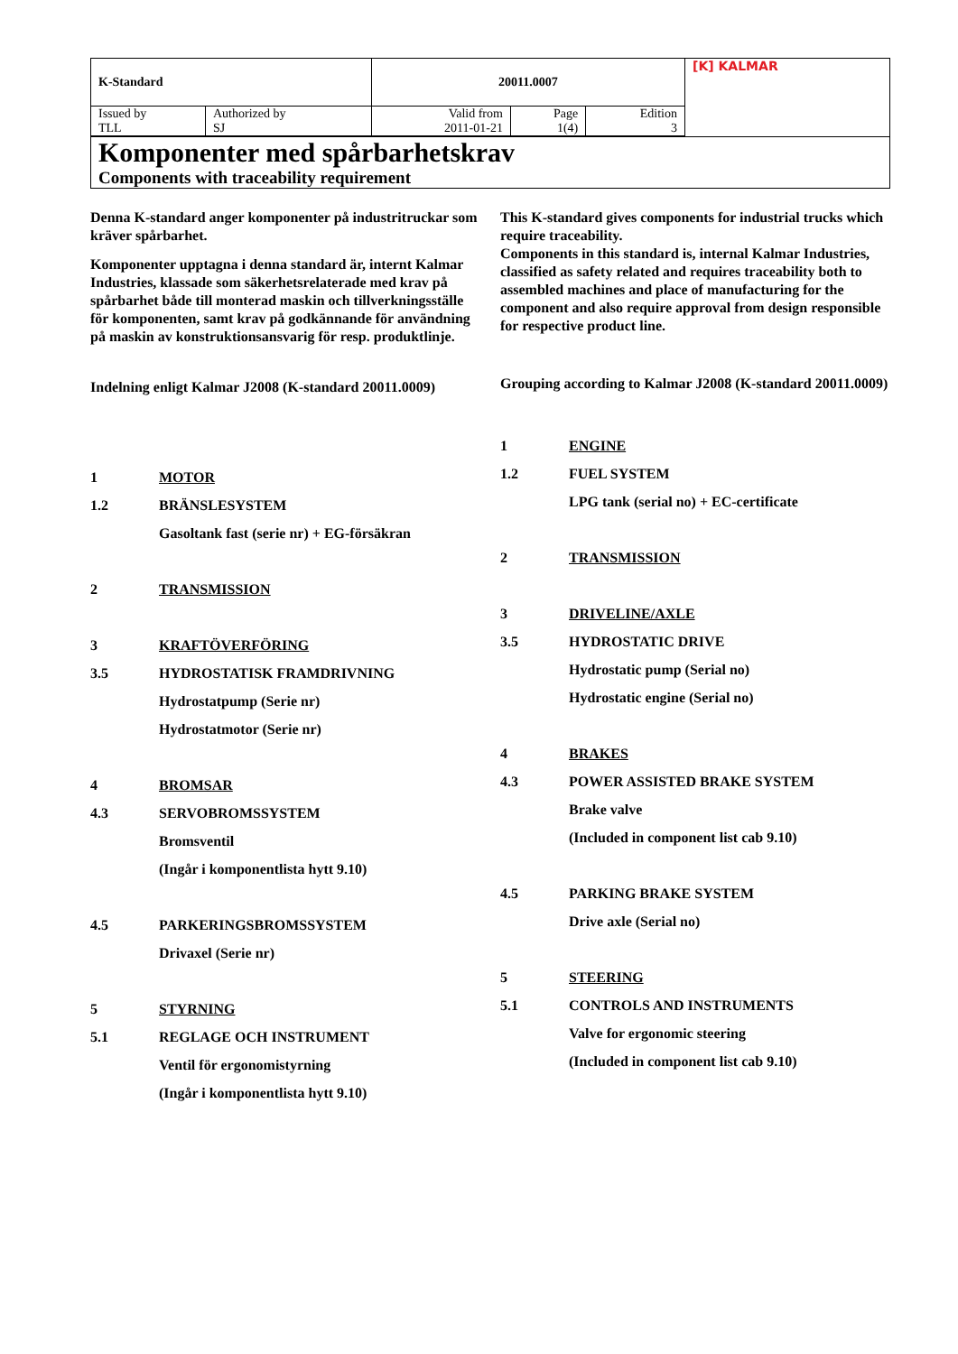| K-Standard | | 20011.0007 | | | [K] KALMAR |
| Issued by TLL | Authorized by SJ | Valid from 2011-01-21 | Page 1(4) | Edition 3 | |
| Komponenter med spårbarhetskrav Components with traceability requirement | | | | | |
Denna K-standard anger komponenter på industritruckar som kräver spårbarhet.
Komponenter upptagna i denna standard är, internt Kalmar Industries, klassade som säkerhetsrelaterade med krav på spårbarhet både till monterad maskin och tillverkningsställe för komponenten, samt krav på godkännande för användning på maskin av konstruktionsansvarig för resp. produktlinje.
Indelning enligt Kalmar J2008 (K-standard 20011.0009)
1 MOTOR
1.2 BRÄNSLESYSTEM
Gasoltank fast (serie nr) + EG-försäkran
2 TRANSMISSION
3 KRAFTÖVERFÖRING
3.5 HYDROSTATISK FRAMDRIVNING
Hydrostatpump (Serie nr)
Hydrostatmotor (Serie nr)
4 BROMSAR
4.3 SERVOBROMSSYSTEM
Bromsventil
(Ingår i komponentlista hytt 9.10)
4.5 PARKERINGSBROMSSYSTEM
Drivaxel (Serie nr)
5 STYRNING
5.1 REGLAGE OCH INSTRUMENT
Ventil för ergonomistyrning
(Ingår i komponentlista hytt 9.10)
This K-standard gives components for industrial trucks which require traceability.
Components in this standard is, internal Kalmar Industries, classified as safety related and requires traceability both to assembled machines and place of manufacturing for the component and also require approval from design responsible for respective product line.
Grouping according to Kalmar J2008 (K-standard 20011.0009)
1 ENGINE
1.2 FUEL SYSTEM
LPG tank (serial no) + EC-certificate
2 TRANSMISSION
3 DRIVELINE/AXLE
3.5 HYDROSTATIC DRIVE
Hydrostatic pump (Serial no)
Hydrostatic engine (Serial no)
4 BRAKES
4.3 POWER ASSISTED BRAKE SYSTEM
Brake valve
(Included in component list cab 9.10)
4.5 PARKING BRAKE SYSTEM
Drive axle (Serial no)
5 STEERING
5.1 CONTROLS AND INSTRUMENTS
Valve for ergonomic steering
(Included in component list cab 9.10)